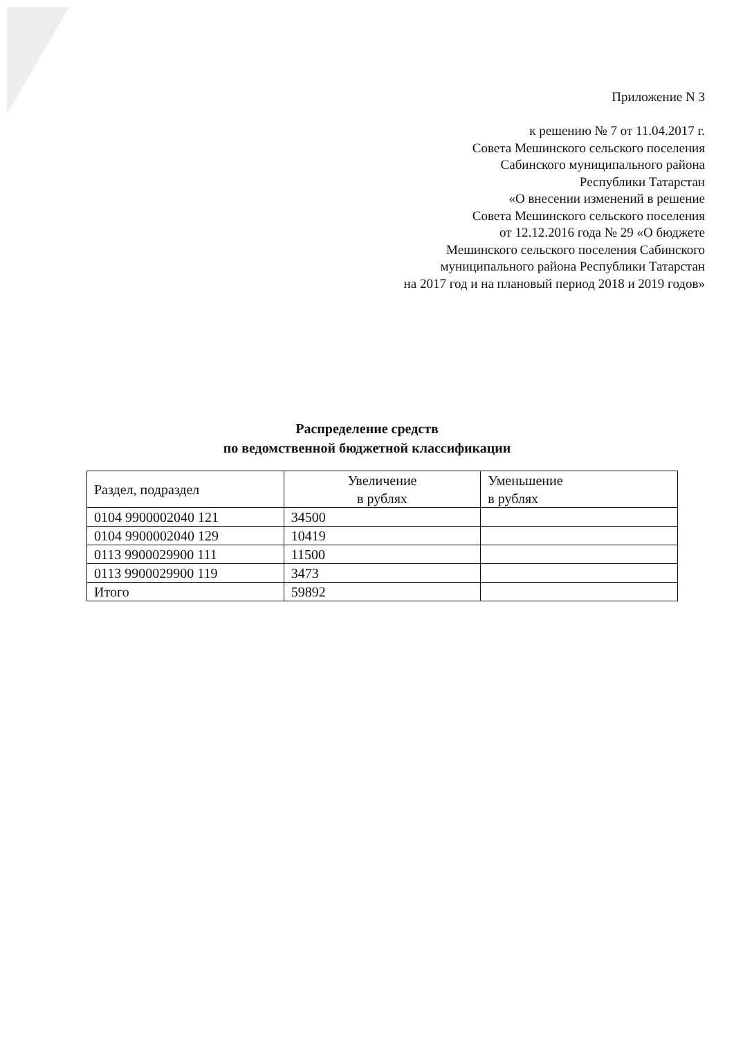Приложение N 3
к решению № 7 от 11.04.2017 г.
Совета Мешинского сельского поселения
Сабинского муниципального района
Республики Татарстан
«О внесении изменений в решение
Совета Мешинского сельского поселения
от 12.12.2016 года № 29 «О бюджете
Мешинского сельского поселения Сабинского
муниципального района Республики Татарстан
на 2017 год и на плановый период 2018 и 2019 годов»
Распределение средств
по ведомственной бюджетной классификации
| Раздел, подраздел | Увеличение в рублях | Уменьшение в рублях |
| --- | --- | --- |
| 0104 9900002040 121 | 34500 | |
| 0104 9900002040 129 | 10419 | |
| 0113 9900029900 111 | 11500 | |
| 0113 9900029900 119 | 3473 | |
| Итого | 59892 | |